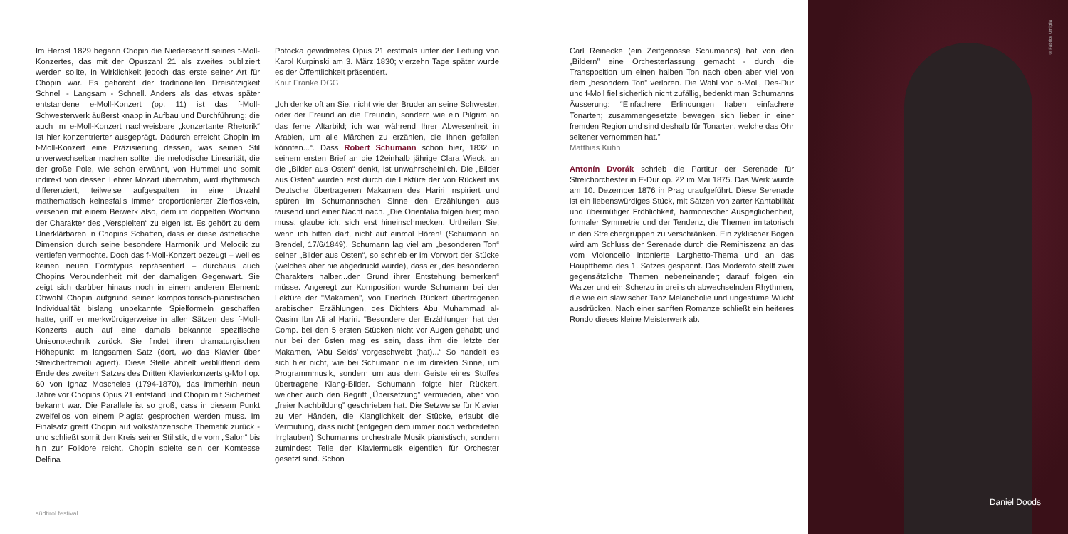Im Herbst 1829 begann Chopin die Niederschrift seines f-Moll-Konzertes, das mit der Opuszahl 21 als zweites publiziert werden sollte, in Wirklichkeit jedoch das erste seiner Art für Chopin war. Es gehorcht der traditionellen Dreisätzigkeit Schnell - Langsam - Schnell. Anders als das etwas später entstandene e-Moll-Konzert (op. 11) ist das f-Moll-Schwesterwerk äußerst knapp in Aufbau und Durchführung; die auch im e-Moll-Konzert nachweisbare „konzertante Rhetorik“ ist hier konzentrierter ausgeprägt. Dadurch erreicht Chopin im f-Moll-Konzert eine Präzisierung dessen, was seinen Stil unverwechselbar machen sollte: die melodische Linearität, die der große Pole, wie schon erwähnt, von Hummel und somit indirekt von dessen Lehrer Mozart übernahm, wird rhythmisch differenziert, teilweise aufgespalten in eine Unzahl mathematisch keinesfalls immer proportionierter Zierfloskeln, versehen mit einem Beiwerk also, dem im doppelten Wortsinn der Charakter des „Verspielten“ zu eigen ist. Es gehört zu dem Unerklärbaren in Chopins Schaffen, dass er diese ästhetische Dimension durch seine besondere Harmonik und Melodik zu vertiefen vermochte. Doch das f-Moll-Konzert bezeugt – weil es keinen neuen Formtypus repräsentiert – durchaus auch Chopins Verbundenheit mit der damaligen Gegenwart. Sie zeigt sich darüber hinaus noch in einem anderen Element: Obwohl Chopin aufgrund seiner kompositorisch-pianistischen Individualität bislang unbekannte Spielformeln geschaffen hatte, griff er merkwürdigerweise in allen Sätzen des f-Moll-Konzerts auch auf eine damals bekannte spezifische Unisonotechnik zurück. Sie findet ihren dramaturgischen Höhepunkt im langsamen Satz (dort, wo das Klavier über Streichertremoli agiert). Diese Stelle ähnelt verblüffend dem Ende des zweiten Satzes des Dritten Klavierkonzerts g-Moll op. 60 von Ignaz Moscheles (1794-1870), das immerhin neun Jahre vor Chopins Opus 21 entstand und Chopin mit Sicherheit bekannt war. Die Parallele ist so groß, dass in diesem Punkt zweifellos von einem Plagiat gesprochen werden muss. Im Finalsatz greift Chopin auf volkstänzerische Thematik zurück - und schließt somit den Kreis seiner Stilistik, die vom „Salon“ bis hin zur Folklore reicht. Chopin spielte sein der Komtesse Delfina
Potocka gewidmetes Opus 21 erstmals unter der Leitung von Karol Kurpinski am 3. März 1830; vierzehn Tage später wurde es der Öffentlichkeit präsentiert.
Knut Franke DGG
„Ich denke oft an Sie, nicht wie der Bruder an seine Schwester, oder der Freund an die Freundin, sondern wie ein Pilgrim an das ferne Altarbild; ich war während Ihrer Abwesenheit in Arabien, um alle Märchen zu erzählen, die Ihnen gefallen könnten...“. Dass Robert Schumann schon hier, 1832 in seinem ersten Brief an die 12einhalb jährige Clara Wieck, an die „Bilder aus Osten“ denkt, ist unwahrscheinlich. Die „Bilder aus Osten“ wurden erst durch die Lektüre der von Rückert ins Deutsche übertragenen Makamen des Hariri inspiriert und spüren im Schumannschen Sinne den Erzählungen aus tausend und einer Nacht nach. „Die Orientalia folgen hier; man muss, glaube ich, sich erst hineinschmecken. Urtheilen Sie, wenn ich bitten darf, nicht auf einmal Hören! (Schumann an Brendel, 17/6/1849). Schumann lag viel am „besonderen Ton“ seiner „Bilder aus Osten“, so schrieb er im Vorwort der Stücke (welches aber nie abgedruckt wurde), dass er „des besonderen Charakters halber...den Grund ihrer Entstehung bemerken“ müsse. Angeregt zur Komposition wurde Schumann bei der Lektüre der "Makamen", von Friedrich Rückert übertragenen arabischen Erzählungen, des Dichters Abu Muhammad al-Qasim Ibn Ali al Hariri. "Besondere der Erzählungen hat der Comp. bei den 5 ersten Stücken nicht vor Augen gehabt; und nur bei der 6sten mag es sein, dass ihm die letzte der Makamen, ‘Abu Seids’ vorgeschwebt (hat)...“ So handelt es sich hier nicht, wie bei Schumann nie im direkten Sinne, um Programmmusik, sondern um aus dem Geiste eines Stoffes übertragene Klang-Bilder. Schumann folgte hier Rückert, welcher auch den Begriff „Übersetzung” vermieden, aber von „freier Nachbildung” geschrieben hat. Die Setzweise für Klavier zu vier Händen, die Klanglichkeit der Stücke, erlaubt die Vermutung, dass nicht (entgegen dem immer noch verbreiteten Irrglauben) Schumanns orchestrale Musik pianistisch, sondern zumindest Teile der Klaviermusik eigentlich für Orchester gesetzt sind. Schon
Carl Reinecke (ein Zeitgenosse Schumanns) hat von den „Bildern” eine Orchesterfassung gemacht - durch die Transposition um einen halben Ton nach oben aber viel von dem „besondern Ton” verloren. Die Wahl von b-Moll, Des-Dur und f-Moll fiel sicherlich nicht zufällig, bedenkt man Schumanns Äusserung: “Einfachere Erfindungen haben einfachere Tonarten; zusammengesetzte bewegen sich lieber in einer fremden Region und sind deshalb für Tonarten, welche das Ohr seltener vernommen hat.”
Matthias Kuhn
Antonín Dvorák schrieb die Partitur der Serenade für Streichorchester in E-Dur op. 22 im Mai 1875. Das Werk wurde am 10. Dezember 1876 in Prag uraufgeführt. Diese Serenade ist ein liebenswürdiges Stück, mit Sätzen von zarter Kantabilität und übermütiger Fröhlichkeit, harmonischer Ausgeglichenheit, formaler Symmetrie und der Tendenz, die Themen imitatorisch in den Streichergruppen zu verschränken. Ein zyklischer Bogen wird am Schluss der Serenade durch die Reminiszenz an das vom Violoncello intonierte Larghetto-Thema und an das Hauptthema des 1. Satzes gespannt. Das Moderato stellt zwei gegensätzliche Themen nebeneinander; darauf folgen ein Walzer und ein Scherzo in drei sich abwechselnden Rhythmen, die wie ein slawischer Tanz Melancholie und ungestüme Wucht ausdrücken. Nach einer sanften Romanze schließt ein heiteres Rondo dieses kleine Meisterwerk ab.
südtirol festival
© Fabrice Umiglia
Daniel Doods